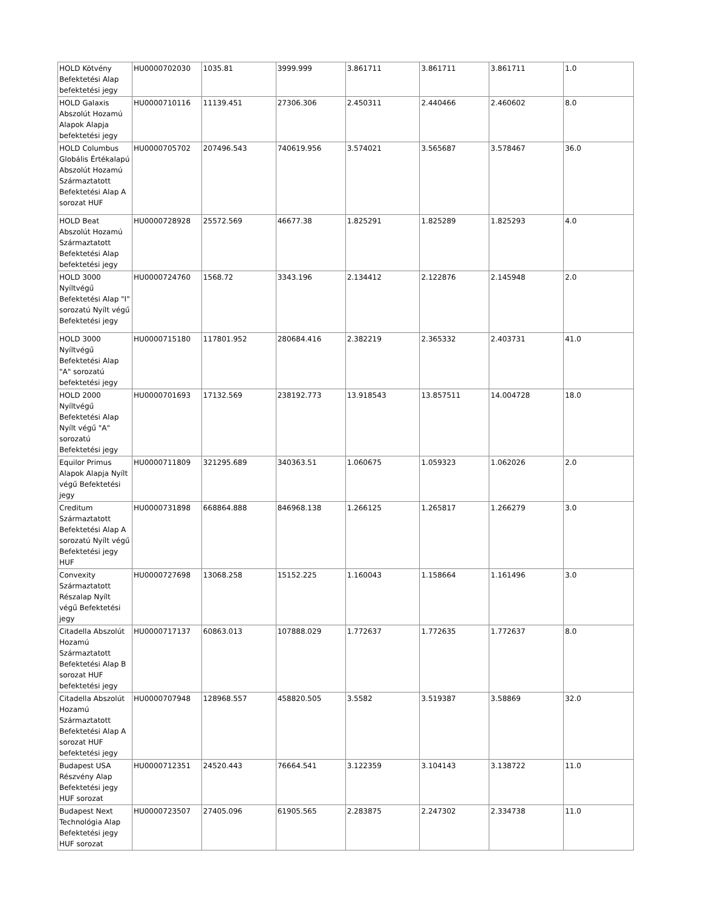| HOLD Kötvény Befektetési Alap befektetési jegy | HU0000702030 | 1035.81 | 3999.999 | 3.861711 | 3.861711 | 3.861711 | 1.0 |
| HOLD Galaxis Abszolút Hozamú Alapok Alapja befektetési jegy | HU0000710116 | 11139.451 | 27306.306 | 2.450311 | 2.440466 | 2.460602 | 8.0 |
| HOLD Columbus Globális Értékalapú Abszolút Hozamú Származtatott Befektetési Alap A sorozat HUF | HU0000705702 | 207496.543 | 740619.956 | 3.574021 | 3.565687 | 3.578467 | 36.0 |
| HOLD Beat Abszolút Hozamú Származtatott Befektetési Alap befektetési jegy | HU0000728928 | 25572.569 | 46677.38 | 1.825291 | 1.825289 | 1.825293 | 4.0 |
| HOLD 3000 Nyíltvégű Befektetési Alap "I" sorozatú Nyílt végű Befektetési jegy | HU0000724760 | 1568.72 | 3343.196 | 2.134412 | 2.122876 | 2.145948 | 2.0 |
| HOLD 3000 Nyíltvégű Befektetési Alap "A" sorozatú befektetési jegy | HU0000715180 | 117801.952 | 280684.416 | 2.382219 | 2.365332 | 2.403731 | 41.0 |
| HOLD 2000 Nyíltvégű Befektetési Alap Nyílt végű "A" sorozatú Befektetési jegy | HU0000701693 | 17132.569 | 238192.773 | 13.918543 | 13.857511 | 14.004728 | 18.0 |
| Equilor Primus Alapok Alapja Nyílt végű Befektetési jegy | HU0000711809 | 321295.689 | 340363.51 | 1.060675 | 1.059323 | 1.062026 | 2.0 |
| Creditum Származtatott Befektetési Alap A sorozatú Nyílt végű Befektetési jegy HUF | HU0000731898 | 668864.888 | 846968.138 | 1.266125 | 1.265817 | 1.266279 | 3.0 |
| Convexity Származtatott Részalap Nyílt végű Befektetési jegy | HU0000727698 | 13068.258 | 15152.225 | 1.160043 | 1.158664 | 1.161496 | 3.0 |
| Citadella Abszolút Hozamú Származtatott Befektetési Alap B sorozat HUF befektetési jegy | HU0000717137 | 60863.013 | 107888.029 | 1.772637 | 1.772635 | 1.772637 | 8.0 |
| Citadella Abszolút Hozamú Származtatott Befektetési Alap A sorozat HUF befektetési jegy | HU0000707948 | 128968.557 | 458820.505 | 3.5582 | 3.519387 | 3.58869 | 32.0 |
| Budapest USA Részvény Alap Befektetési jegy HUF sorozat | HU0000712351 | 24520.443 | 76664.541 | 3.122359 | 3.104143 | 3.138722 | 11.0 |
| Budapest Next Technológia Alap Befektetési jegy HUF sorozat | HU0000723507 | 27405.096 | 61905.565 | 2.283875 | 2.247302 | 2.334738 | 11.0 |